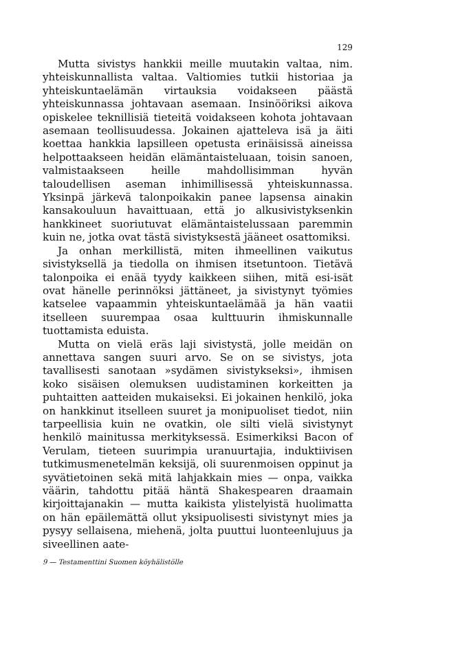129
Mutta sivistys hankkii meille muutakin valtaa, nim. yhteiskunnallista valtaa. Valtiomies tutkii historiaa ja yhteiskuntaelämän virtauksia voidakseen päästä yhteiskunnassa johtavaan asemaan. Insinööriksi aikova opiskelee teknillisiä tieteitä voidakseen kohota johtavaan asemaan teollisuudessa. Jokainen ajatteleva isä ja äiti koettaa hankkia lapsilleen opetusta erinäisissä aineissa helpottaakseen heidän elämäntaisteluaan, toisin sanoen, valmistaakseen heille mahdollisimman hyvän taloudellisen aseman inhimillisessä yhteiskunnassa. Yksinpä järkevä talonpoikakin panee lapsensa ainakin kansakouluun havaittuaan, että jo alkusivistyksenkin hankkineet suoriutuvat elämäntaistelussaan paremmin kuin ne, jotka ovat tästä sivistyksestä jääneet osattomiksi.
Ja onhan merkillistä, miten ihmeellinen vaikutus sivistyksellä ja tiedolla on ihmisen itsetuntoon. Tietävä talonpoika ei enää tyydy kaikkeen siihen, mitä esi-isät ovat hänelle perinnöksi jättäneet, ja sivistynyt työmies katselee vapaammin yhteiskuntaelämää ja hän vaatii itselleen suurempaa osaa kulttuurin ihmiskunnalle tuottamista eduista.
Mutta on vielä eräs laji sivistystä, jolle meidän on annettava sangen suuri arvo. Se on se sivistys, jota tavallisesti sanotaan »sydämen sivistykseksi», ihmisen koko sisäisen olemuksen uudistaminen korkeitten ja puhtaitten aatteiden mukaiseksi. Ei jokainen henkilö, joka on hankkinut itselleen suuret ja monipuoliset tiedot, niin tarpeellisia kuin ne ovatkin, ole silti vielä sivistynyt henkilö mainitussa merkityksessä. Esimerkiksi Bacon of Verulam, tieteen suurimpia uranuurtajia, induktiivisen tutkimusmenetelmän keksijä, oli suurenmoisen oppinut ja syvätietoinen sekä mitä lahjakkain mies — onpa, vaikka väärin, tahdottu pitää häntä Shakespearen draamain kirjoittajanakin — mutta kaikista ylistelyistä huolimatta on hän epäilemättä ollut yksipuolisesti sivistynyt mies ja pysyy sellaisena, miehenä, jolta puuttui luonteenlujuus ja siveellinen aate-
9 — Testamenttini Suomen köyhälistölle